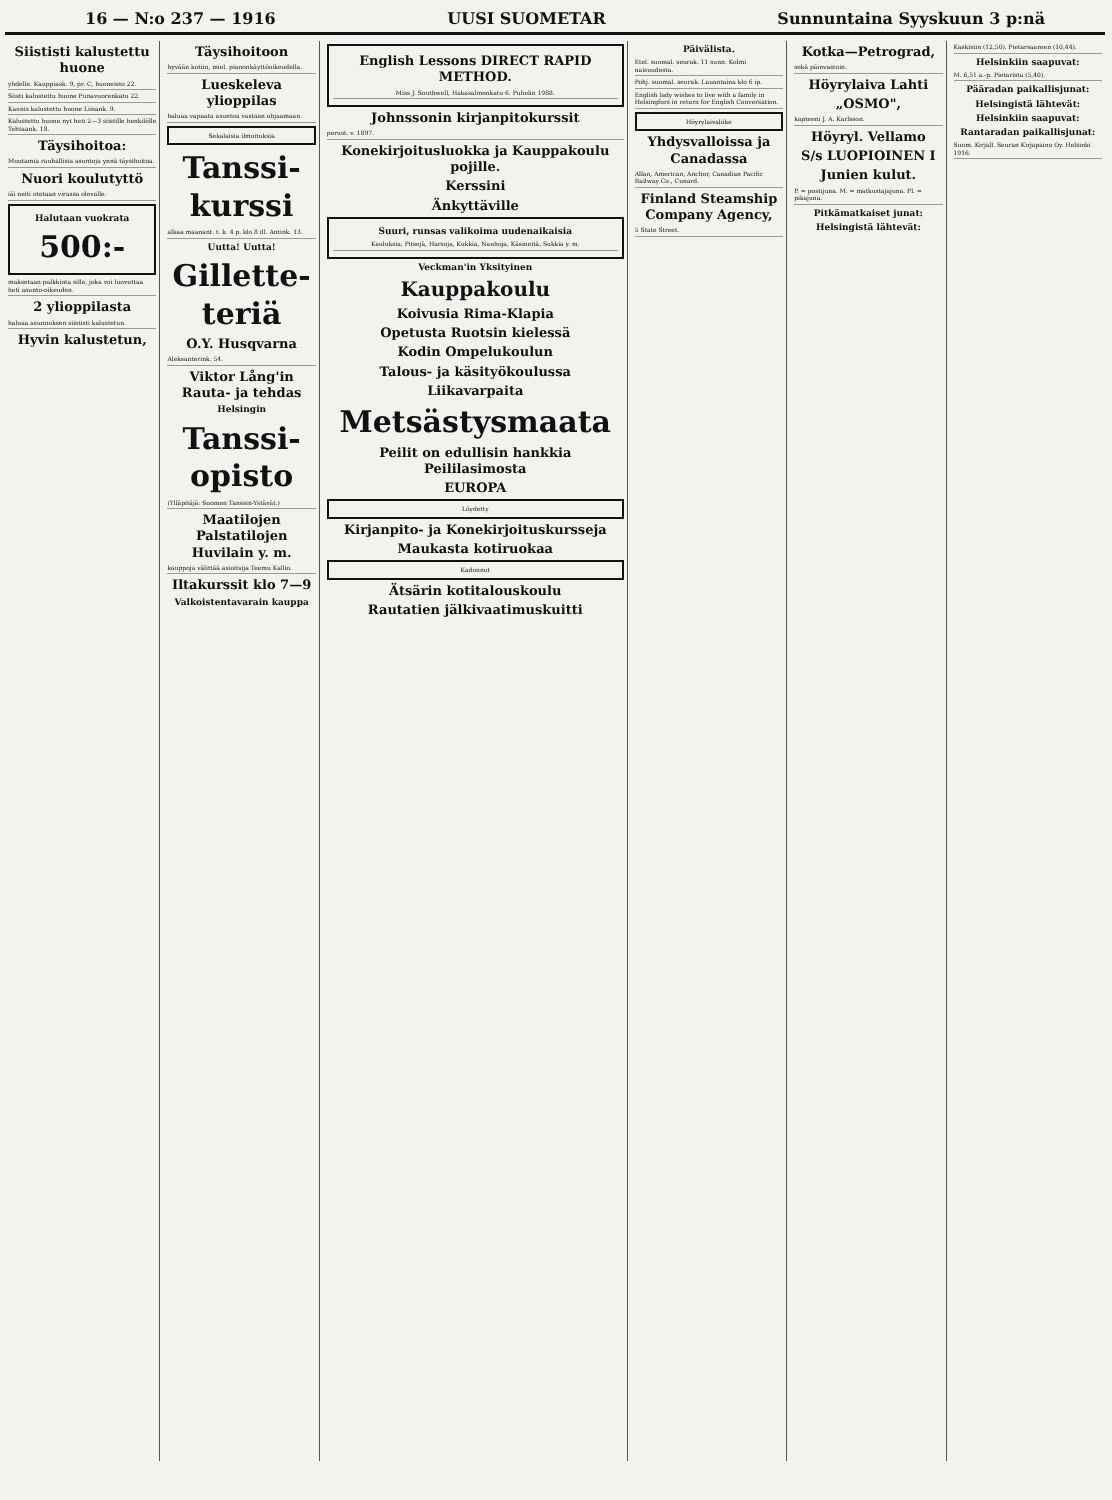16 — N:o 237 — 1916 UUSI SUOMETAR Sunnuntaina Syyskuun 3 p:nä
Siististi kalustettu huone
yhdelle. Kauppiask. 9, pr. C, huoneisto 22.
Siisti kalustettu huone Punavuorenkatu 22.
Kaunis kalustettu huone Liisank. 9.
Kalustettu huone nyt heti 2—3 siistille henkilölle Tehtaank. 18.
Täysihoitoa:
Muutamia rauhallisia asuntoja ynnä täysihoitoa.
Nuori koulutyttö
iäi neiti otetaan virassa olevalle.
Halutaan vuokrata
500:-
maksetaan palkkiota sille, joka voi luovuttaa heti asunto-oikeuden.
2 ylioppilasta
haluaa asunnoksen siististi kalustetun.
Hyvin kalustetun,
Täysihoitoon
hyvään kotiin, miel. pianonkäyttöoikeudella.
Lueskeleva ylioppilas
haluaa vapaata asuntoa vastaan ohjaamaan.
Sekalaisia ilmoituksia
Tanssi-kurssi
alkaa maanant. t. k. 4 p. klo 8 ill. Antink. 13.
Uutta! Uutta!
Gillette-teriä
O.Y. Husqvarna
Aleksanterink. 54.
Viktor Lång'in Rauta- ja tehdas
Helsingin
Tanssi-opisto
(Ylläpitäjä: Suomen Tanssin-Ystävät.)
Maatilojen Palstatilojen Huvilain y. m.
kauppoja välittää asioitsija Teemu Kallio.
Iltakurssit klo 7—9
Valkoistentavarain kauppa
English Lessons DIRECT RAPID METHOD.
Miss J. Southwell, Hakasalmenkatu 6. Puhelin 1988.
Johnssonin kirjanpitokurssit
perust. v. 1897.
Konekirjoitusluokka ja Kauppakoulu pojille.
Kerssini
Änkyttäville
Suuri, runsas valikoima uudenaikaisia
Kauluksia, Pitsejä, Harsoja, Kukkia, Nauhoja, Käsineitä, Sukkia y. m.
Veckman'in Yksityinen
Kauppakoulu
Koivusia Rima-Klapia
Opetusta Ruotsin kielessä
Kodin Ompelukoulun
Talous- ja käsityökoulussa
Liikavarpaita
Metsästysmaata
Peilit on edullisin hankkia Peililasimosta
EUROPA
Löydetty
Kirjanpito- ja Konekirjoituskursseja
Maukasta kotiruokaa
Kadonnut
Ätsärin kotitalouskoulu
Rautatien jälkivaatimuskuitti
Päivälista.
Etel. suomal. seurak. 11 sunn. Kolmi naisuudesta.
Pohj. suomal. seurak. Lauantaina klo 6 ip.
English lady wishes to live with a family in Helsingfors in return for English Conversation.
Höyrylaivaliike
Yhdysvalloissa ja Canadassa
Allan, American, Anchor, Canadian Pacific Railway Co., Cunard.
Finland Steamship Company Agency,
5 State Street.
Kotka—Petrograd,
sekä päinvastoin.
Höyrylaiva Lahti
„OSMO",
kapteeni J. A. Karlsson.
Höyryl. Vellamo
S/s LUOPIOINEN I
Junien kulut.
P. = postijuna. M. = matkustajajuna. Pl. = pikajuna.
Pitkämatkaiset junat:
Helsingistä lähtevät:
Kaskisiin (12,50). Pietarsaareen (10,44).
Helsinkiin saapuvat:
M. 6,51 a.-p. Pietarista (5,40).
Pääradan paikallisjunat:
Helsingistä lähtevät:
Helsinkiin saapuvat:
Rantaradan paikallisjunat:
Suom. Kirjall. Seuran Kirjapaino Oy. Helsinki 1916.